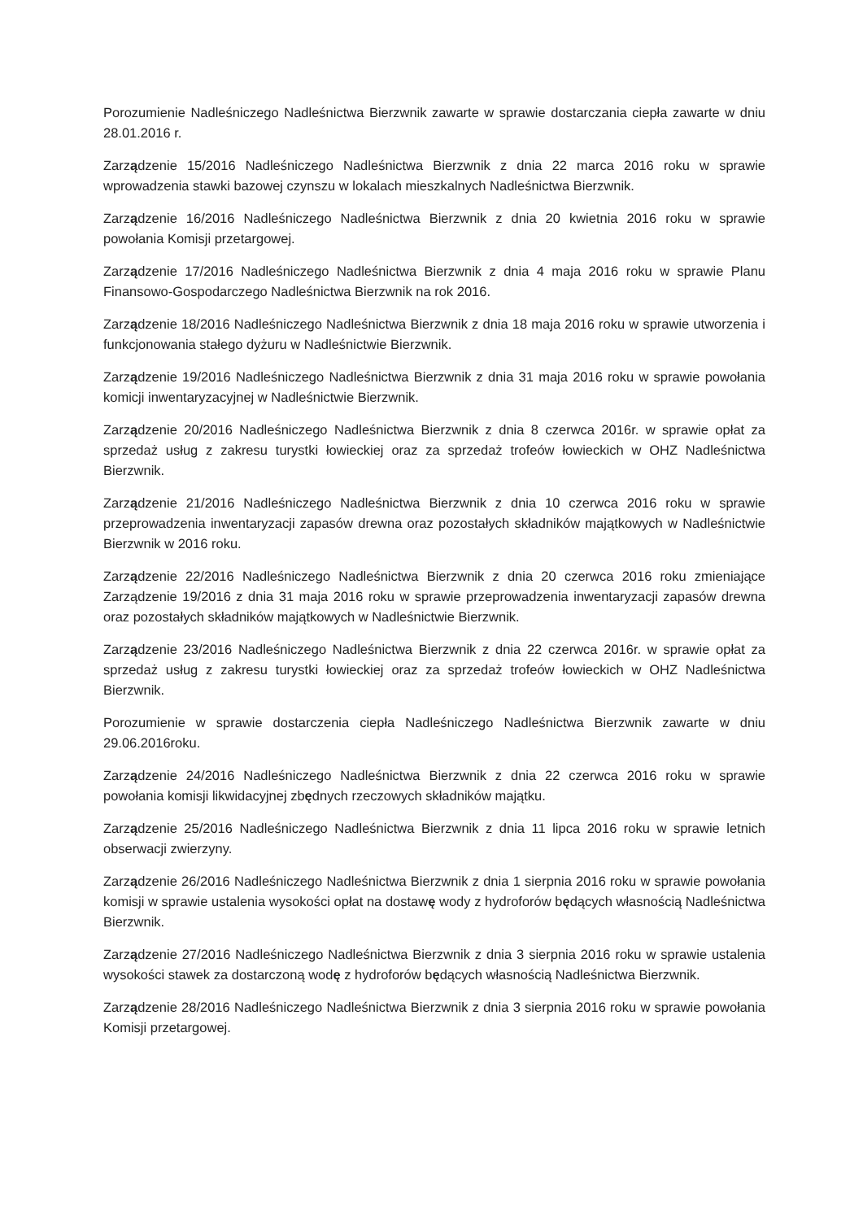Porozumienie Nadleśniczego Nadleśnictwa Bierzwnik zawarte w sprawie dostarczania ciepła zawarte w dniu 28.01.2016 r.
Zarządzenie 15/2016 Nadleśniczego Nadleśnictwa Bierzwnik z dnia 22 marca 2016 roku w sprawie wprowadzenia stawki bazowej czynszu w lokalach mieszkalnych Nadleśnictwa Bierzwnik.
Zarządzenie 16/2016 Nadleśniczego Nadleśnictwa Bierzwnik z dnia 20 kwietnia 2016 roku w sprawie powołania Komisji przetargowej.
Zarządzenie 17/2016 Nadleśniczego Nadleśnictwa Bierzwnik z dnia 4 maja 2016 roku w sprawie Planu Finansowo-Gospodarczego Nadleśnictwa Bierzwnik na rok 2016.
Zarządzenie 18/2016 Nadleśniczego Nadleśnictwa Bierzwnik z dnia 18 maja 2016 roku w sprawie utworzenia i funkcjonowania stałego dyżuru w Nadleśnictwie Bierzwnik.
Zarządzenie 19/2016 Nadleśniczego Nadleśnictwa Bierzwnik z dnia 31 maja 2016 roku w sprawie powołania komicji inwentaryzacyjnej w Nadleśnictwie Bierzwnik.
Zarządzenie 20/2016 Nadleśniczego Nadleśnictwa Bierzwnik z dnia 8 czerwca 2016r. w sprawie opłat za sprzedaż usług z zakresu turystki łowieckiej oraz za sprzedaż trofeów łowieckich w OHZ Nadleśnictwa Bierzwnik.
Zarządzenie 21/2016 Nadleśniczego Nadleśnictwa Bierzwnik z dnia 10 czerwca 2016 roku w sprawie przeprowadzenia inwentaryzacji zapasów drewna oraz pozostałych składników majątkowych w Nadleśnictwie Bierzwnik w 2016 roku.
Zarządzenie 22/2016 Nadleśniczego Nadleśnictwa Bierzwnik z dnia 20 czerwca 2016 roku zmieniające Zarządzenie 19/2016 z dnia 31 maja 2016 roku w sprawie przeprowadzenia inwentaryzacji zapasów drewna oraz pozostałych składników majątkowych w Nadleśnictwie Bierzwnik.
Zarządzenie 23/2016 Nadleśniczego Nadleśnictwa Bierzwnik z dnia 22 czerwca 2016r. w sprawie opłat za sprzedaż usług z zakresu turystki łowieckiej oraz za sprzedaż trofeów łowieckich w OHZ Nadleśnictwa Bierzwnik.
Porozumienie w sprawie dostarczenia ciepła Nadleśniczego Nadleśnictwa Bierzwnik zawarte w dniu 29.06.2016roku.
Zarządzenie 24/2016 Nadleśniczego Nadleśnictwa Bierzwnik z dnia 22 czerwca 2016 roku w sprawie powołania komisji likwidacyjnej zbędnych rzeczowych składników majątku.
Zarządzenie 25/2016 Nadleśniczego Nadleśnictwa Bierzwnik z dnia 11 lipca 2016 roku w sprawie letnich obserwacji zwierzyny.
Zarządzenie 26/2016 Nadleśniczego Nadleśnictwa Bierzwnik z dnia 1 sierpnia 2016 roku w sprawie powołania komisji w sprawie ustalenia wysokości opłat na dostawę wody z hydroforów będących własnością Nadleśnictwa Bierzwnik.
Zarządzenie 27/2016 Nadleśniczego Nadleśnictwa Bierzwnik z dnia 3 sierpnia 2016 roku w sprawie ustalenia wysokości stawek za dostarczoną wodę z hydroforów będących własnością Nadleśnictwa Bierzwnik.
Zarządzenie 28/2016 Nadleśniczego Nadleśnictwa Bierzwnik z dnia 3 sierpnia 2016 roku w sprawie powołania Komisji przetargowej.